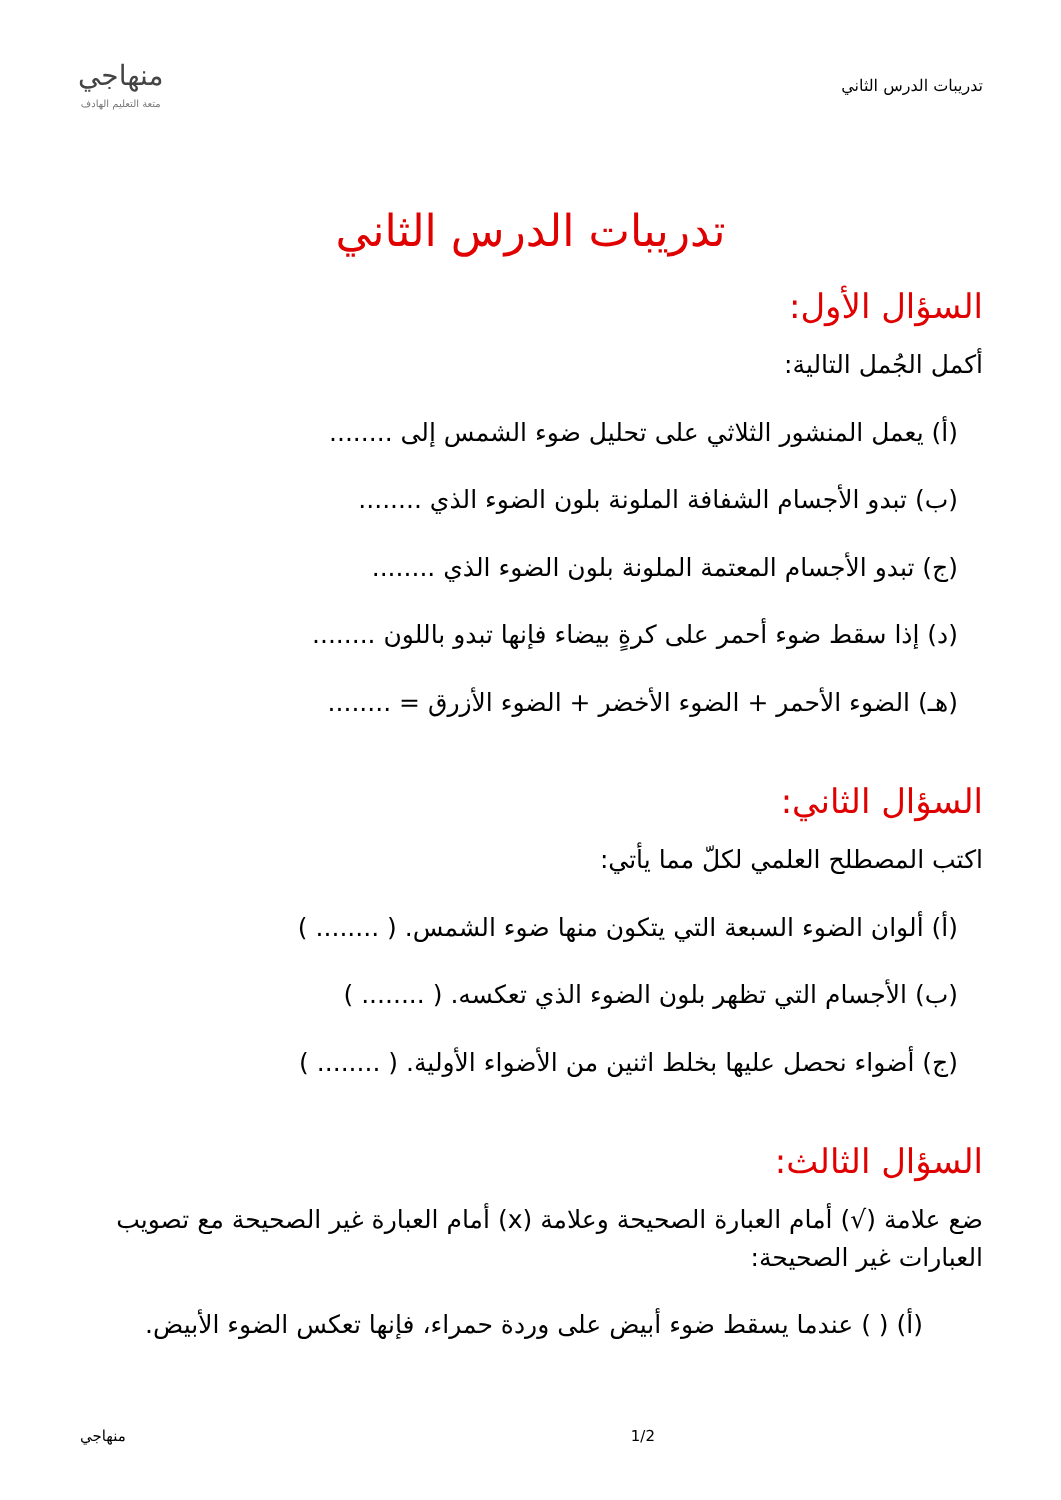تدريبات الدرس الثاني
منهاجي
متعة التعليم الهادف
تدريبات الدرس الثاني
السؤال الأول:
أكمل الجُمل التالية:
(أ) يعمل المنشور الثلاثي على تحليل ضوء الشمس إلى ........
(ب) تبدو الأجسام الشفافة الملونة بلون الضوء الذي ........
(ج) تبدو الأجسام المعتمة الملونة بلون الضوء الذي ........
(د) إذا سقط ضوء أحمر على كرةٍ بيضاء فإنها تبدو باللون ........
(هـ) الضوء الأحمر + الضوء الأخضر + الضوء الأزرق = ........
السؤال الثاني:
اكتب المصطلح العلمي لكلّ مما يأتي:
(أ) ألوان الضوء السبعة التي يتكون منها ضوء الشمس. ( ........ )
(ب) الأجسام التي تظهر بلون الضوء الذي تعكسه. ( ........ )
(ج) أضواء نحصل عليها بخلط اثنين من الأضواء الأولية. ( ........ )
السؤال الثالث:
ضع علامة (√) أمام العبارة الصحيحة وعلامة (x) أمام العبارة غير الصحيحة مع تصويب العبارات غير الصحيحة:
(أ) ( ) عندما يسقط ضوء أبيض على وردة حمراء، فإنها تعكس الضوء الأبيض.
منهاجي 1/2